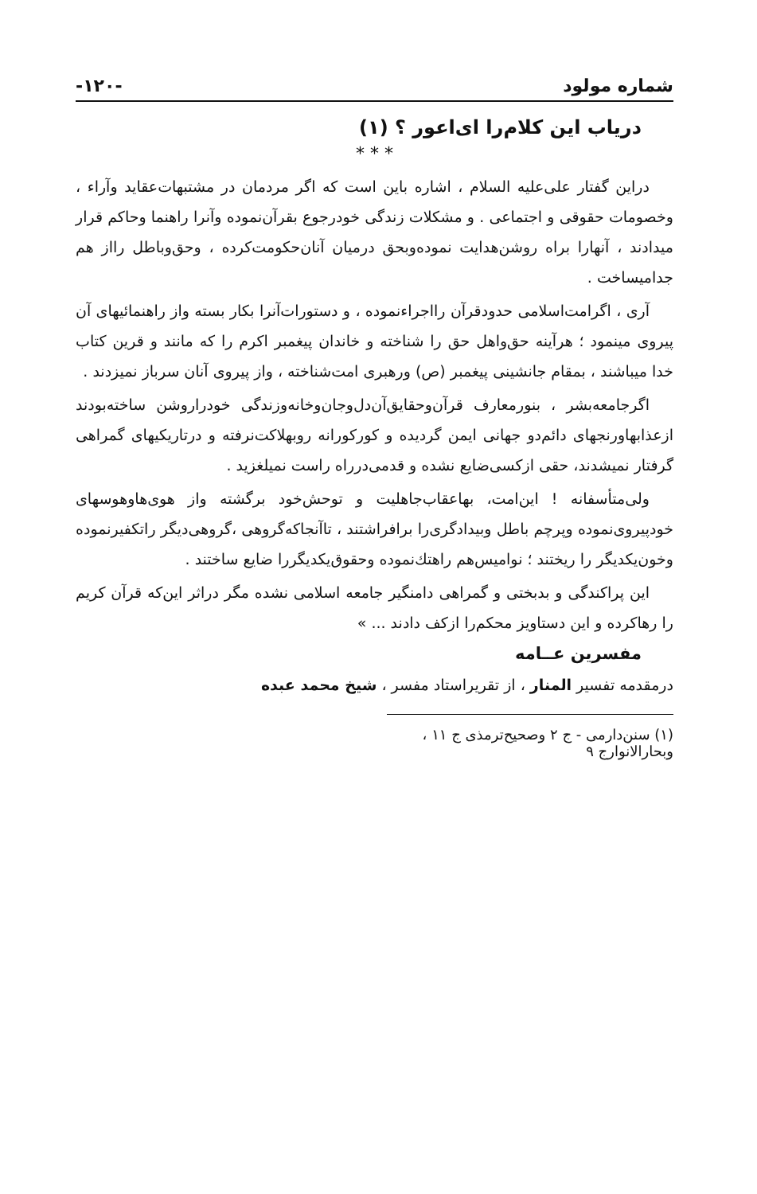شماره مولود -۱۲۰-
دریاب این کلام‌را ای‌اعور ؟ (۱)
* * *
دراین گفتار علی‌علیه السلام ، اشاره باین است که اگر مردمان در مشتبهات‌عقاید وآراء ، وخصومات حقوقی و اجتماعی . و مشکلات زندگی خودرجوع بقرآن‌نموده وآنرا راهنما وحاکم قرار میدادند ، آنهارا براه روشن‌هدایت نموده‌وبحق درمیان آنان‌حکومت‌کرده ، وحق‌وباطل رااز هم جدامیساخت .
آری ، اگرامت‌اسلامی حدودقرآن رااجراءنموده ، و دستورات‌آنرا بکار بسته واز راهنمائیهای آن پیروی مینمود ؛ هرآینه حق‌واهل حق را شناخته و خاندان پیغمبر اکرم را که مانند و قرین کتاب خدا میباشند ، بمقام جانشینی پیغمبر (ص) ورهبری امت‌شناخته ، واز پیروی آنان سرباز نمیزدند .
اگرجامعه‌بشر ، بنورمعارف قرآن‌وحقایق‌آن‌دل‌وجان‌وخانه‌وزندگی خودراروشن ساخته‌بودند ازعذابهاورنجهای دائم‌دو جهانی ایمن گردیده و کورکورانه روبهلاکت‌نرفته و درتاریکیهای گمراهی گرفتار نمیشدند، حقی ازکسی‌ضایع نشده و قدمی‌درراه راست نمیلغزید .
ولی‌متأسفانه ! این‌امت، بهاعقاب‌جاهلیت و توحش‌خود برگشته واز هوی‌هاوهوسهای خودپیروی‌نموده وپرچم باطل وبیدادگری‌را برافراشتند ، تاآنجاکه‌گروهی ،گروهی‌دیگر راتکفیرنموده وخون‌یکدیگر را ریختند ؛ نوامیس‌هم راهتك‌نموده وحقوق‌یکدیگررا ضایع ساختند .
این پراکندگی و بدبختی و گمراهی دامنگیر جامعه اسلامی نشده مگر دراثر این‌که قرآن کریم را رهاکرده و این دستاویز محکم‌را ازکف دادند ... »
مفسرین عــامه
درمقدمه تفسیر المنار ، از تقریراستاد مفسر ، شیخ محمد عبده
(۱) سنن‌دارمی - ج ۲ وصحیح‌ترمذی ج ۱۱ ، وبحارالانوارج ۹